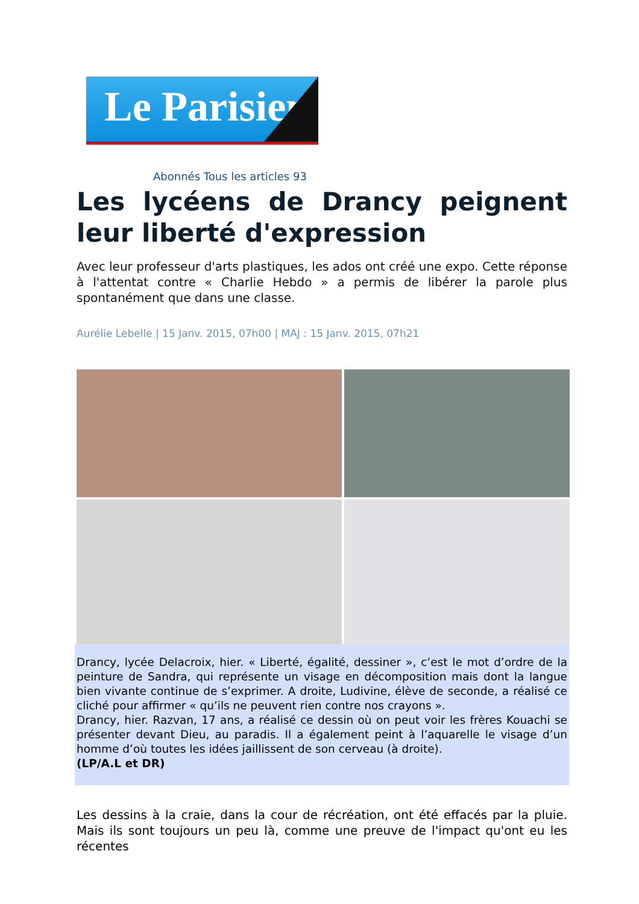Le Parisien
Abonnés Tous les articles 93
Les lycéens de Drancy peignent leur liberté d'expression
Avec leur professeur d'arts plastiques, les ados ont créé une expo. Cette réponse à l'attentat contre « Charlie Hebdo » a permis de libérer la parole plus spontanément que dans une classe.
Aurélie Lebelle | 15 Janv. 2015, 07h00 | MAJ : 15 Janv. 2015, 07h21
Drancy, lycée Delacroix, hier. « Liberté, égalité, dessiner », c’est le mot d’ordre de la peinture de Sandra, qui représente un visage en décomposition mais dont la langue bien vivante continue de s’exprimer. A droite, Ludivine, élève de seconde, a réalisé ce cliché pour affirmer « qu’ils ne peuvent rien contre nos crayons ».
Drancy, hier. Razvan, 17 ans, a réalisé ce dessin où on peut voir les frères Kouachi se présenter devant Dieu, au paradis. Il a également peint à l’aquarelle le visage d’un homme d’où toutes les idées jaillissent de son cerveau (à droite).
(LP/A.L et DR)
Les dessins à la craie, dans la cour de récréation, ont été effacés par la pluie. Mais ils sont toujours un peu là, comme une preuve de l'impact qu'ont eu les récentes